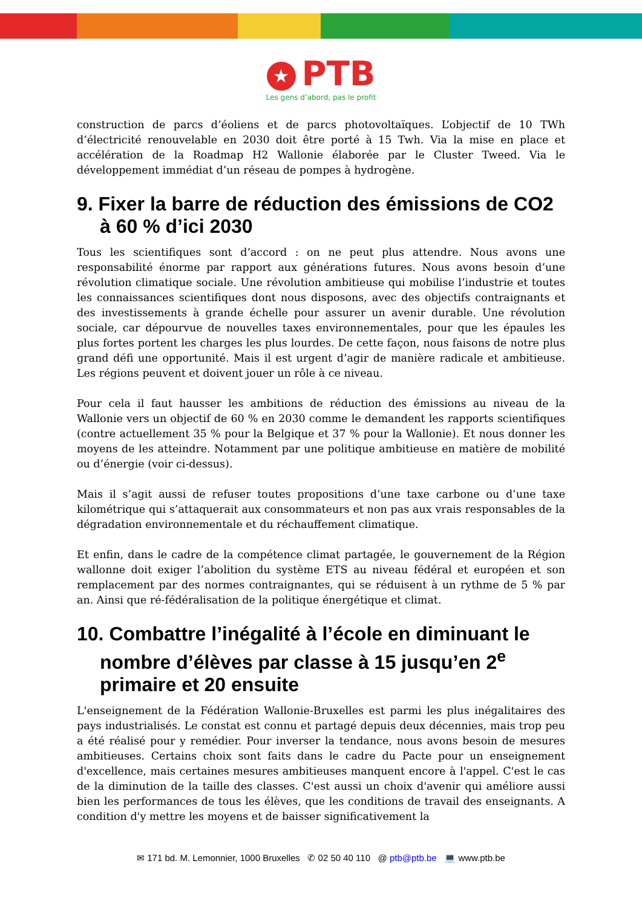★ PTB
Les gens d’abord, pas le profit
construction de parcs d’éoliens et de parcs photovoltaïques. L’objectif de 10 TWh d’électricité renouvelable en 2030 doit être porté à 15 Twh. Via la mise en place et accélération de la Roadmap H2 Wallonie élaborée par le Cluster Tweed. Via le développement immédiat d’un réseau de pompes à hydrogène.
9. Fixer la barre de réduction des émissions de CO2 à 60 % d’ici 2030
Tous les scientifiques sont d’accord : on ne peut plus attendre. Nous avons une responsabilité énorme par rapport aux générations futures. Nous avons besoin d’une révolution climatique sociale. Une révolution ambitieuse qui mobilise l’industrie et toutes les connaissances scientifiques dont nous disposons, avec des objectifs contraignants et des investissements à grande échelle pour assurer un avenir durable. Une révolution sociale, car dépourvue de nouvelles taxes environnementales, pour que les épaules les plus fortes portent les charges les plus lourdes. De cette façon, nous faisons de notre plus grand défi une opportunité. Mais il est urgent d’agir de manière radicale et ambitieuse. Les régions peuvent et doivent jouer un rôle à ce niveau.
Pour cela il faut hausser les ambitions de réduction des émissions au niveau de la Wallonie vers un objectif de 60 % en 2030 comme le demandent les rapports scientifiques (contre actuellement 35 % pour la Belgique et 37 % pour la Wallonie). Et nous donner les moyens de les atteindre. Notamment par une politique ambitieuse en matière de mobilité ou d’énergie (voir ci-dessus).
Mais il s’agit aussi de refuser toutes propositions d’une taxe carbone ou d’une taxe kilométrique qui s’attaquerait aux consommateurs et non pas aux vrais responsables de la dégradation environnementale et du réchauffement climatique.
Et enfin, dans le cadre de la compétence climat partagée, le gouvernement de la Région wallonne doit exiger l’abolition du système ETS au niveau fédéral et européen et son remplacement par des normes contraignantes, qui se réduisent à un rythme de 5 % par an. Ainsi que ré-fédéralisation de la politique énergétique et climat.
10. Combattre l’inégalité à l’école en diminuant le nombre d’élèves par classe à 15 jusqu’en 2<sup>e</sup> primaire et 20 ensuite
L'enseignement de la Fédération Wallonie-Bruxelles est parmi les plus inégalitaires des pays industrialisés. Le constat est connu et partagé depuis deux décennies, mais trop peu a été réalisé pour y remédier. Pour inverser la tendance, nous avons besoin de mesures ambitieuses. Certains choix sont faits dans le cadre du Pacte pour un enseignement d'excellence, mais certaines mesures ambitieuses manquent encore à l'appel. C'est le cas de la diminution de la taille des classes. C'est aussi un choix d'avenir qui améliore aussi bien les performances de tous les élèves, que les conditions de travail des enseignants. A condition d'y mettre les moyens et de baisser significativement la
✉ 171 bd. M. Lemonnier, 1000 Bruxelles ✆ 02 50 40 110 @ ptb@ptb.be 💻 www.ptb.be